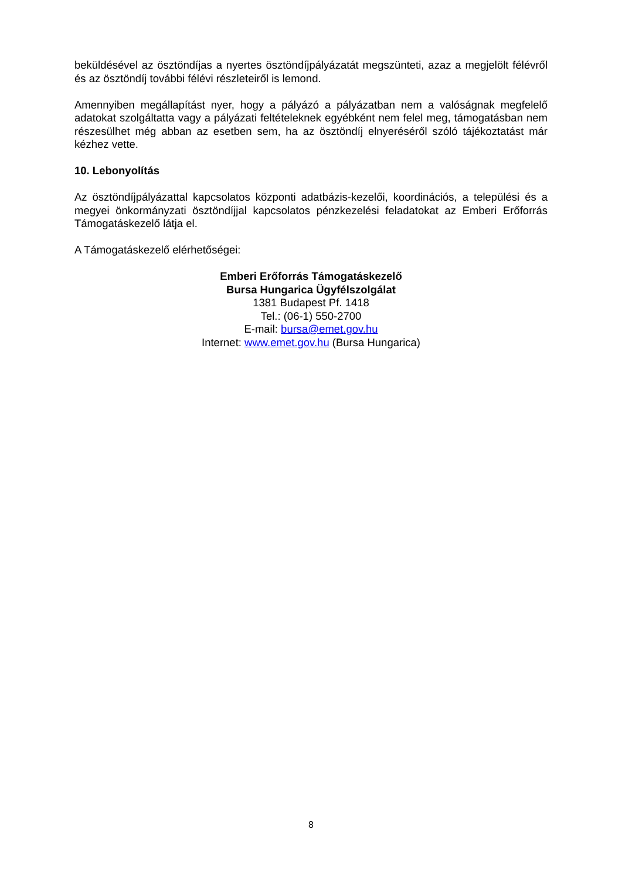beküldésével az ösztöndíjas a nyertes ösztöndíjpályázatát megszünteti, azaz a megjelölt félévről és az ösztöndíj további félévi részleteiről is lemond.
Amennyiben megállapítást nyer, hogy a pályázó a pályázatban nem a valóságnak megfelelő adatokat szolgáltatta vagy a pályázati feltételeknek egyébként nem felel meg, támogatásban nem részesülhet még abban az esetben sem, ha az ösztöndíj elnyeréséről szóló tájékoztatást már kézhez vette.
10. Lebonyolítás
Az ösztöndíjpályázattal kapcsolatos központi adatbázis-kezelői, koordinációs, a települési és a megyei önkormányzati ösztöndíjjal kapcsolatos pénzkezelési feladatokat az Emberi Erőforrás Támogatáskezelő látja el.
A Támogatáskezelő elérhetőségei:
Emberi Erőforrás Támogatáskezelő
Bursa Hungarica Ügyfélszolgálat
1381 Budapest Pf. 1418
Tel.: (06-1) 550-2700
E-mail: bursa@emet.gov.hu
Internet: www.emet.gov.hu (Bursa Hungarica)
8